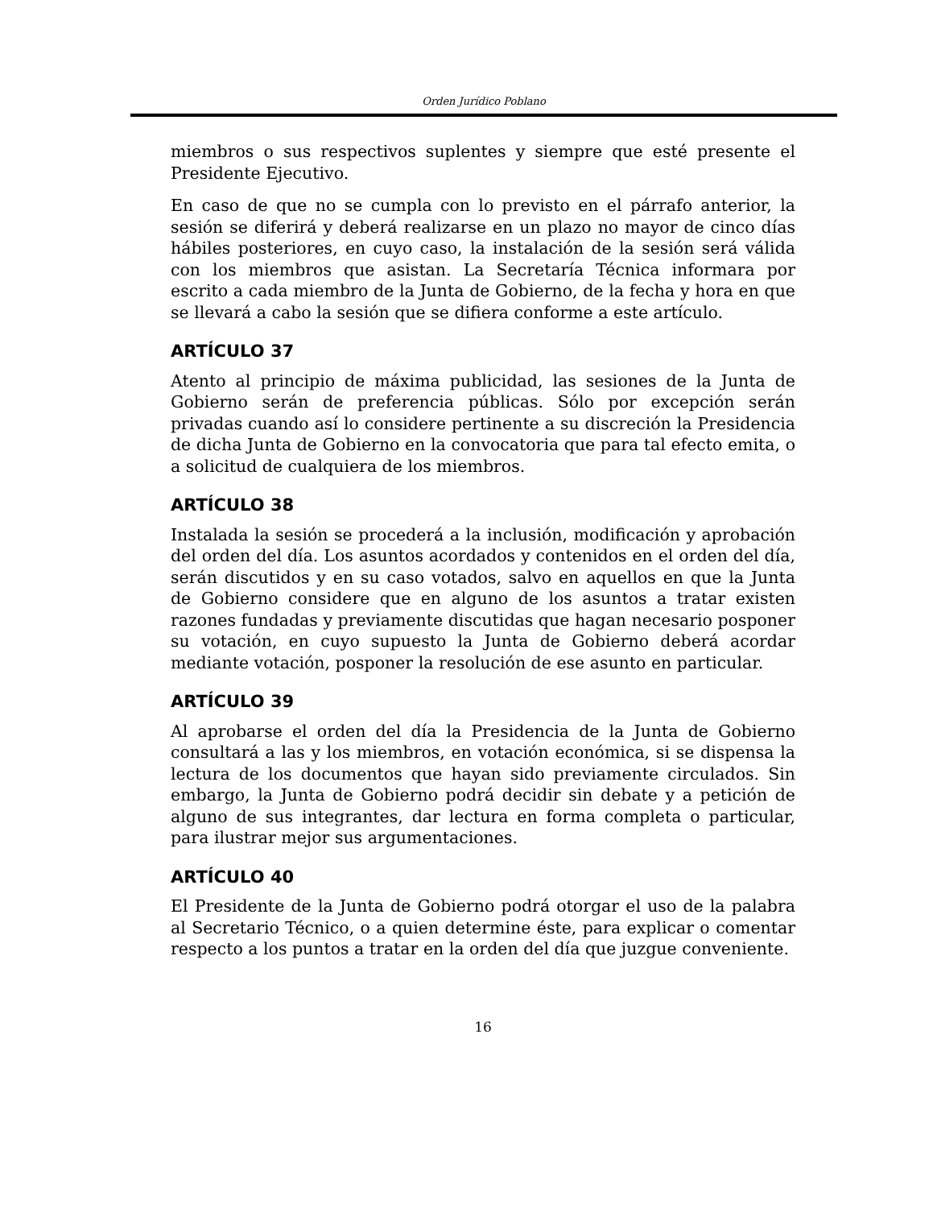Orden Jurídico Poblano
miembros o sus respectivos suplentes y siempre que esté presente el Presidente Ejecutivo.
En caso de que no se cumpla con lo previsto en el párrafo anterior, la sesión se diferirá y deberá realizarse en un plazo no mayor de cinco días hábiles posteriores, en cuyo caso, la instalación de la sesión será válida con los miembros que asistan. La Secretaría Técnica informara por escrito a cada miembro de la Junta de Gobierno, de la fecha y hora en que se llevará a cabo la sesión que se difiera conforme a este artículo.
ARTÍCULO 37
Atento al principio de máxima publicidad, las sesiones de la Junta de Gobierno serán de preferencia públicas. Sólo por excepción serán privadas cuando así lo considere pertinente a su discreción la Presidencia de dicha Junta de Gobierno en la convocatoria que para tal efecto emita, o a solicitud de cualquiera de los miembros.
ARTÍCULO 38
Instalada la sesión se procederá a la inclusión, modificación y aprobación del orden del día. Los asuntos acordados y contenidos en el orden del día, serán discutidos y en su caso votados, salvo en aquellos en que la Junta de Gobierno considere que en alguno de los asuntos a tratar existen razones fundadas y previamente discutidas que hagan necesario posponer su votación, en cuyo supuesto la Junta de Gobierno deberá acordar mediante votación, posponer la resolución de ese asunto en particular.
ARTÍCULO 39
Al aprobarse el orden del día la Presidencia de la Junta de Gobierno consultará a las y los miembros, en votación económica, si se dispensa la lectura de los documentos que hayan sido previamente circulados. Sin embargo, la Junta de Gobierno podrá decidir sin debate y a petición de alguno de sus integrantes, dar lectura en forma completa o particular, para ilustrar mejor sus argumentaciones.
ARTÍCULO 40
El Presidente de la Junta de Gobierno podrá otorgar el uso de la palabra al Secretario Técnico, o a quien determine éste, para explicar o comentar respecto a los puntos a tratar en la orden del día que juzgue conveniente.
16